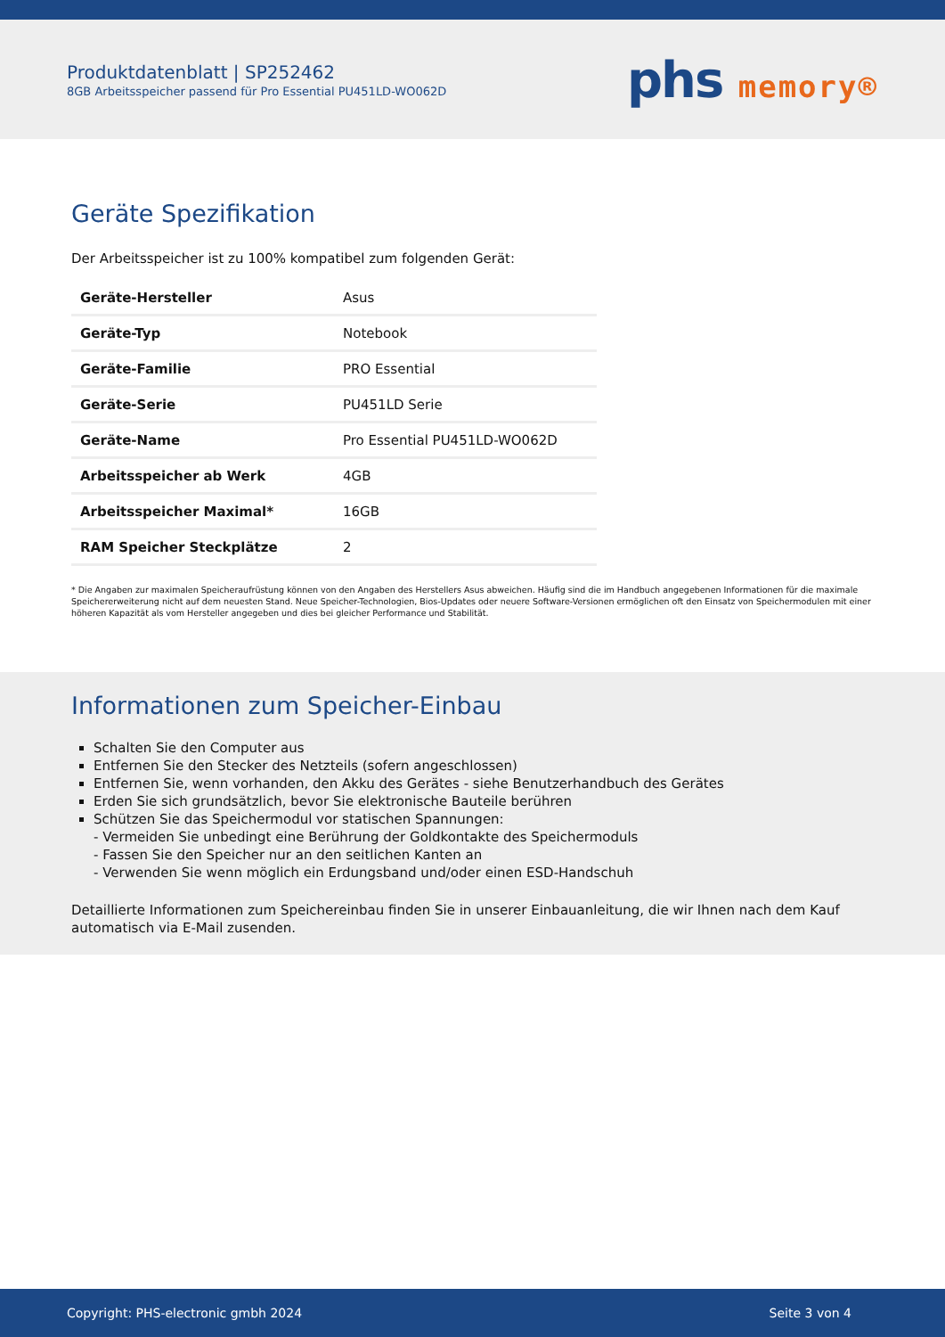Produktdatenblatt | SP252462
8GB Arbeitsspeicher passend für Pro Essential PU451LD-WO062D
phs memory®
Geräte Spezifikation
Der Arbeitsspeicher ist zu 100% kompatibel zum folgenden Gerät:
| Geräte-Hersteller | Asus |
| Geräte-Typ | Notebook |
| Geräte-Familie | PRO Essential |
| Geräte-Serie | PU451LD Serie |
| Geräte-Name | Pro Essential PU451LD-WO062D |
| Arbeitsspeicher ab Werk | 4GB |
| Arbeitsspeicher Maximal* | 16GB |
| RAM Speicher Steckplätze | 2 |
* Die Angaben zur maximalen Speicheraufrüstung können von den Angaben des Herstellers Asus abweichen. Häufig sind die im Handbuch angegebenen Informationen für die maximale Speichererweiterung nicht auf dem neuesten Stand. Neue Speicher-Technologien, Bios-Updates oder neuere Software-Versionen ermöglichen oft den Einsatz von Speichermodulen mit einer höheren Kapazität als vom Hersteller angegeben und dies bei gleicher Performance und Stabilität.
Informationen zum Speicher-Einbau
Schalten Sie den Computer aus
Entfernen Sie den Stecker des Netzteils (sofern angeschlossen)
Entfernen Sie, wenn vorhanden, den Akku des Gerätes - siehe Benutzerhandbuch des Gerätes
Erden Sie sich grundsätzlich, bevor Sie elektronische Bauteile berühren
Schützen Sie das Speichermodul vor statischen Spannungen:
- Vermeiden Sie unbedingt eine Berührung der Goldkontakte des Speichermoduls
- Fassen Sie den Speicher nur an den seitlichen Kanten an
- Verwenden Sie wenn möglich ein Erdungsband und/oder einen ESD-Handschuh
Detaillierte Informationen zum Speichereinbau finden Sie in unserer Einbauanleitung, die wir Ihnen nach dem Kauf automatisch via E-Mail zusenden.
Copyright: PHS-electronic gmbh 2024 Seite 3 von 4